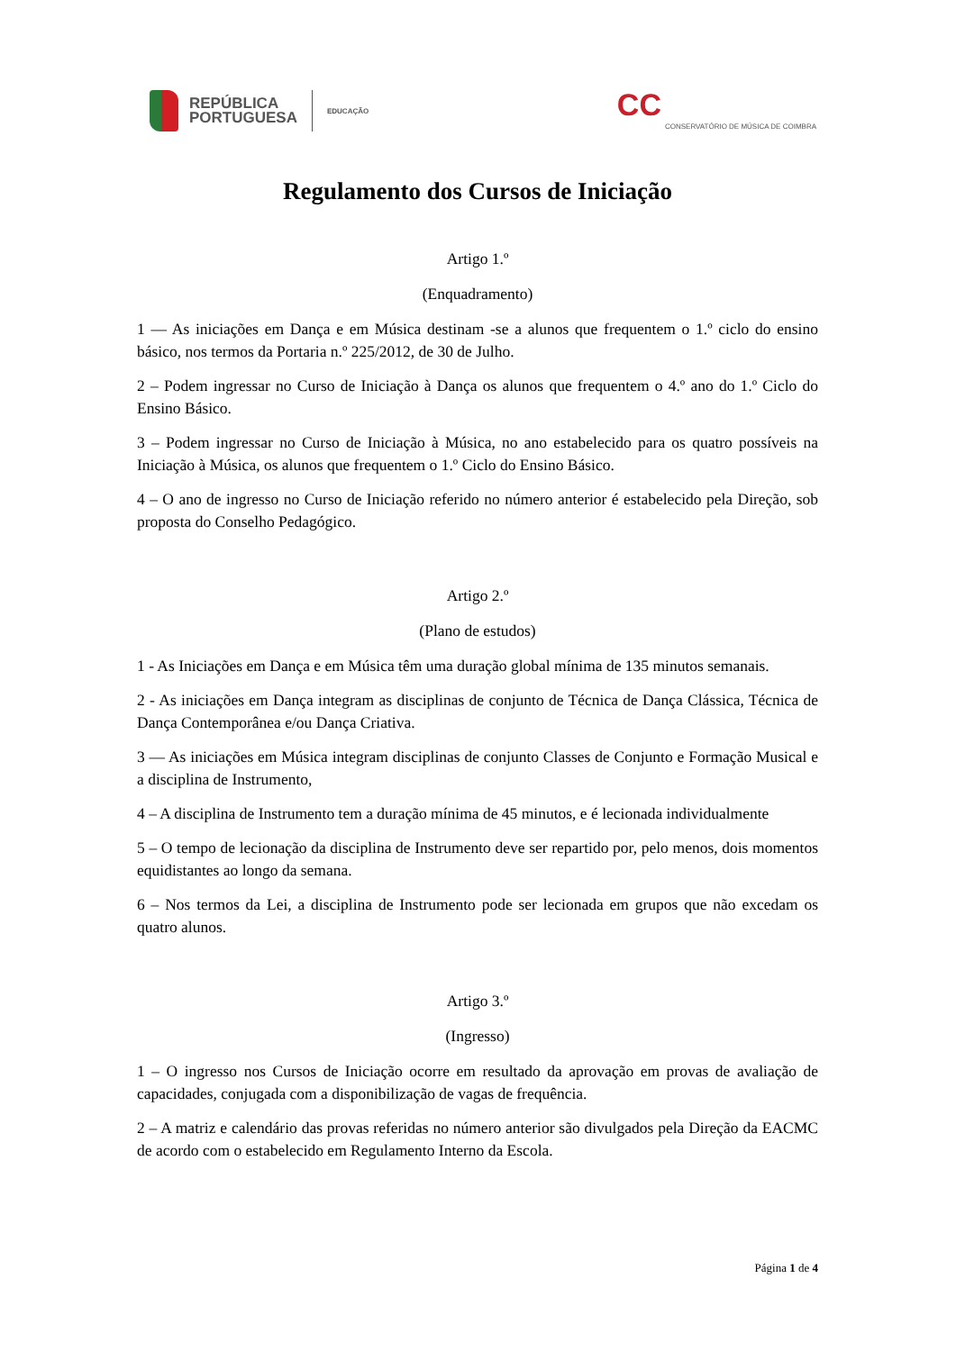REPÚBLICA
PORTUGUESA
EDUCAÇÃO
CC CONSERVATÓRIO DE MÚSICA DE COIMBRA
Regulamento dos Cursos de Iniciação
Artigo 1.º
(Enquadramento)
1 — As iniciações em Dança e em Música destinam -se a alunos que frequentem o 1.º ciclo do ensino básico, nos termos da Portaria n.º 225/2012, de 30 de Julho.
2 – Podem ingressar no Curso de Iniciação à Dança os alunos que frequentem o 4.º ano do 1.º Ciclo do Ensino Básico.
3 – Podem ingressar no Curso de Iniciação à Música, no ano estabelecido para os quatro possíveis na Iniciação à Música, os alunos que frequentem o 1.º Ciclo do Ensino Básico.
4 – O ano de ingresso no Curso de Iniciação referido no número anterior é estabelecido pela Direção, sob proposta do Conselho Pedagógico.
Artigo 2.º
(Plano de estudos)
1 - As Iniciações em Dança e em Música têm uma duração global mínima de 135 minutos semanais.
2 - As iniciações em Dança integram as disciplinas de conjunto de Técnica de Dança Clássica, Técnica de Dança Contemporânea e/ou Dança Criativa.
3 — As iniciações em Música integram disciplinas de conjunto Classes de Conjunto e Formação Musical e a disciplina de Instrumento,
4 – A disciplina de Instrumento tem a duração mínima de 45 minutos, e é lecionada individualmente
5 – O tempo de lecionação da disciplina de Instrumento deve ser repartido por, pelo menos, dois momentos equidistantes ao longo da semana.
6 – Nos termos da Lei, a disciplina de Instrumento pode ser lecionada em grupos que não excedam os quatro alunos.
Artigo 3.º
(Ingresso)
1 – O ingresso nos Cursos de Iniciação ocorre em resultado da aprovação em provas de avaliação de capacidades, conjugada com a disponibilização de vagas de frequência.
2 – A matriz e calendário das provas referidas no número anterior são divulgados pela Direção da EACMC de acordo com o estabelecido em Regulamento Interno da Escola.
Página 1 de 4